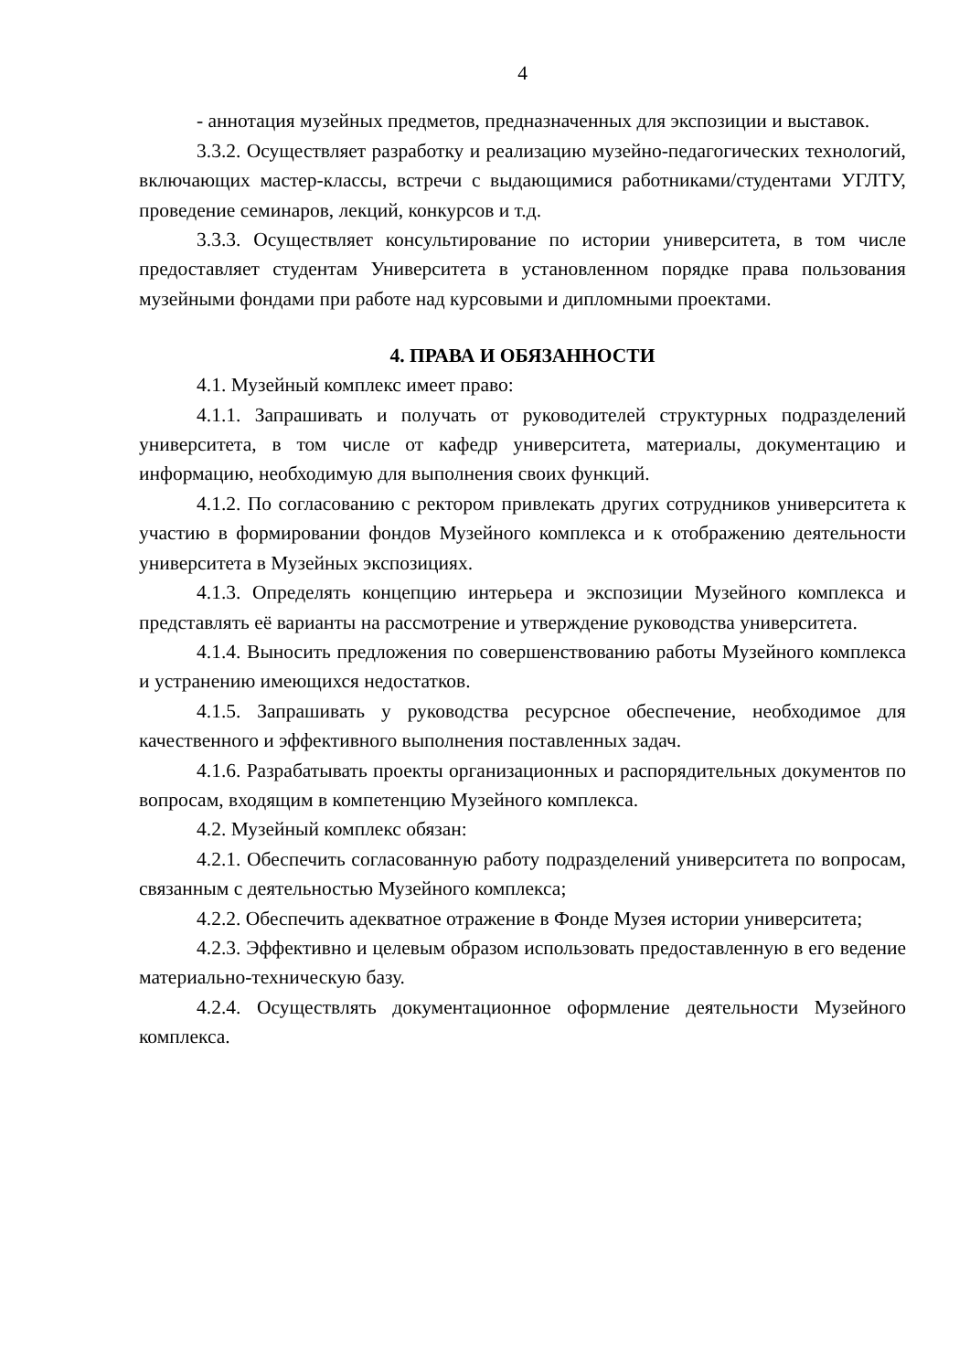4
- аннотация музейных предметов, предназначенных для экспозиции и выставок.
3.3.2. Осуществляет разработку и реализацию музейно-педагогических технологий, включающих мастер-классы, встречи с выдающимися работниками/студентами УГЛТУ, проведение семинаров, лекций, конкурсов и т.д.
3.3.3. Осуществляет консультирование по истории университета, в том числе предоставляет студентам Университета в установленном порядке права пользования музейными фондами при работе над курсовыми и дипломными проектами.
4. ПРАВА И ОБЯЗАННОСТИ
4.1. Музейный комплекс имеет право:
4.1.1. Запрашивать и получать от руководителей структурных подразделений университета, в том числе от кафедр университета, материалы, документацию и информацию, необходимую для выполнения своих функций.
4.1.2. По согласованию с ректором привлекать других сотрудников университета к участию в формировании фондов Музейного комплекса и к отображению деятельности университета в Музейных экспозициях.
4.1.3. Определять концепцию интерьера и экспозиции Музейного комплекса и представлять её варианты на рассмотрение и утверждение руководства университета.
4.1.4. Выносить предложения по совершенствованию работы Музейного комплекса и устранению имеющихся недостатков.
4.1.5. Запрашивать у руководства ресурсное обеспечение, необходимое для качественного и эффективного выполнения поставленных задач.
4.1.6. Разрабатывать проекты организационных и распорядительных документов по вопросам, входящим в компетенцию Музейного комплекса.
4.2. Музейный комплекс обязан:
4.2.1. Обеспечить согласованную работу подразделений университета по вопросам, связанным с деятельностью Музейного комплекса;
4.2.2. Обеспечить адекватное отражение в Фонде Музея истории университета;
4.2.3. Эффективно и целевым образом использовать предоставленную в его ведение материально-техническую базу.
4.2.4. Осуществлять документационное оформление деятельности Музейного комплекса.